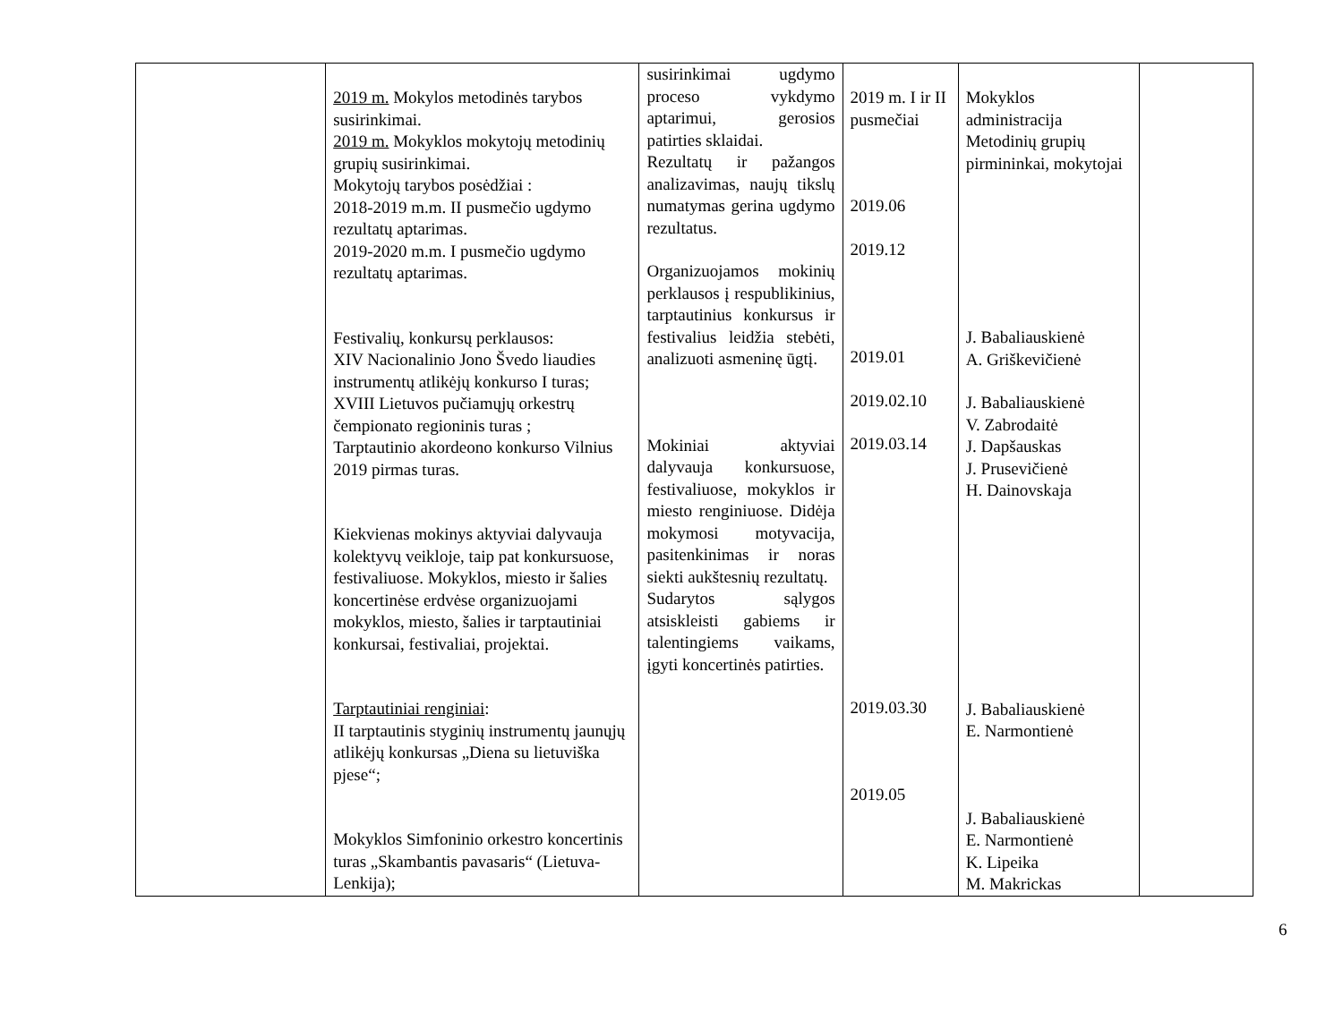| | 2019 m. Mokylos metodinės tarybos susirinkimai. 2019 m. Mokyklos mokytojų metodinių grupių susirinkimai. Mokytojų tarybos posėdžiai : 2018-2019 m.m. II pusmečio ugdymo rezultatų aptarimas. 2019-2020 m.m. I pusmečio ugdymo rezultatų aptarimas. Festivalių, konkursų perklausos: XIV Nacionalinio Jono Švedo liaudies instrumentų atlikėjų konkurso I turas; XVIII Lietuvos pučiamųjų orkestrų čempionato regioninis turas ; Tarptautinio akordeono konkurso Vilnius 2019 pirmas turas. Kiekvienas mokinys aktyviai dalyvauja kolektyvų veikloje, taip pat konkursuose, festivaliuose. Mokyklos, miesto ir šalies koncertinėse erdvėse organizuojami mokyklos, miesto, šalies ir tarptautiniai konkursai, festivaliai, projektai. Tarptautiniai renginiai : II tarptautinis styginių instrumentų jaunųjų atlikėjų konkursas „Diena su lietuviška pjese“; Mokyklos Simfoninio orkestro koncertinis turas „Skambantis pavasaris“ (Lietuva-Lenkija); | susirinkimai ugdymo proceso vykdymo aptarimui, gerosios patirties sklaidai. Rezultatų ir pažangos analizavimas, naujų tikslų numatymas gerina ugdymo rezultatus. Organizuojamos mokinių perklausos į respublikinius, tarptautinius konkursus ir festivalius leidžia stebėti, analizuoti asmeninę ūgtį. Mokiniai aktyviai dalyvauja konkursuose, festivaliuose, mokyklos ir miesto renginiuose. Didėja mokymosi motyvacija, pasitenkinimas ir noras siekti aukštesnių rezultatų. Sudarytos sąlygos atsiskleisti gabiems ir talentingiems vaikams, įgyti koncertinės patirties. | 2019 m. I ir II pusmečiai 2019.06 2019.12 2019.01 2019.02.10 2019.03.14 2019.03.30 2019.05 | Mokyklos administracija Metodinių grupių pirmininkai, mokytojai J. Babaliauskienė A. Griškevičienė J. Babaliauskienė V. Zabrodaitė J. Dapšauskas J. Prusevičienė H. Dainovskaja J. Babaliauskienė E. Narmontienė J. Babaliauskienė E. Narmontienė K. Lipeika M. Makrickas | |
6